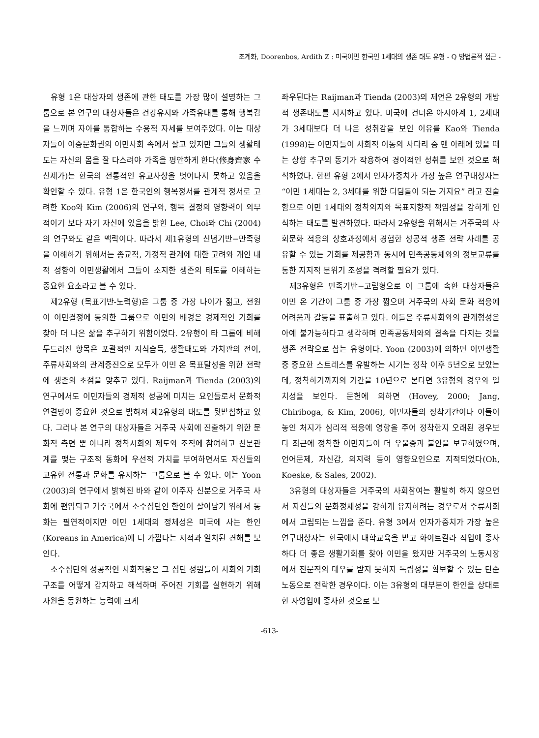조계화, Doorenbos, Ardith Z : 미국이민 한국인 1세대의 생존 태도 유형 - Q 방법론적 접근 -
유형 1은 대상자의 생존에 관한 태도를 가장 많이 설명하는 그룹으로 본 연구의 대상자들은 건강유지와 가족유대를 통해 행복감을 느끼며 자아를 통합하는 수용적 자세를 보여주었다. 이는 대상자들이 이중문화권의 이민사회 속에서 살고 있지만 그들의 생활태도는 자신의 몸을 잘 다스려야 가족을 평안하게 한다(修身齊家 수신제가)는 한국의 전통적인 유교사상을 벗어나지 못하고 있음을 확인할 수 있다. 유형 1은 한국인의 행복정서를 관계적 정서로 고려한 Koo와 Kim (2006)의 연구와, 행복 결정의 영향력이 외부적이기 보다 자기 자신에 있음을 밝힌 Lee, Choi와 Chi (2004)의 연구와도 같은 맥락이다. 따라서 제1유형의 신념기반−만족형을 이해하기 위해서는 종교적, 가정적 관계에 대한 고려와 개인 내적 성향이 이민생활에서 그들이 소지한 생존의 태도를 이해하는 중요한 요소라고 볼 수 있다.
제2유형 (목표기반-노력형)은 그룹 중 가장 나이가 젊고, 전원이 이민결정에 동의한 그룹으로 이민의 배경은 경제적인 기회를 찾아 더 나은 삶을 추구하기 위함이었다. 2유형이 타 그룹에 비해 두드러진 항목은 포괄적인 지식습득, 생활태도와 가치관의 전이, 주류사회와의 관계증진으로 모두가 이민 온 목표달성을 위한 전략에 생존의 초점을 맞추고 있다. Raijman과 Tienda (2003)의 연구에서도 이민자들의 경제적 성공에 미치는 요인들로서 문화적 연결망이 중요한 것으로 밝혀져 제2유형의 태도를 뒷받침하고 있다. 그러나 본 연구의 대상자들은 거주국 사회에 진출하기 위한 문화적 측면 뿐 아니라 정착시회의 제도와 조직에 참여하고 친분관계를 맺는 구조적 동화에 우선적 가치를 부여하면서도 자신들의 고유한 전통과 문화를 유지하는 그룹으로 볼 수 있다. 이는 Yoon (2003)의 연구에서 밝혀진 바와 같이 이주자 신분으로 거주국 사회에 편입되고 거주국에서 소수집단인 한인이 살아남기 위해서 동화는 필연적이지만 이민 1세대의 정체성은 미국에 사는 한인(Koreans in America)에 더 가깝다는 지적과 일치된 견해를 보인다.
소수집단의 성공적인 사회적응은 그 집단 성원들이 사회의 기회구조를 어떻게 감지하고 해석하며 주어진 기회를 실현하기 위해 자원을 동원하는 능력에 크게
좌우된다는 Raijman과 Tienda (2003)의 제언은 2유형의 개방적 생존태도를 지지하고 있다. 미국에 건너온 아시아계 1, 2세대가 3세대보다 더 나은 성취감을 보인 이유를 Kao와 Tienda (1998)는 이민자들이 사회적 이동의 사다리 중 맨 아래에 있을 때는 상향 추구의 동기가 작용하여 경이적인 성취를 보인 것으로 해석하였다. 한편 유형 2에서 인자가중치가 가장 높은 연구대상자는 “이민 1세대는 2, 3세대를 위한 디딤돌이 되는 거지요” 라고 진술함으로 이민 1세대의 정착의지와 목표지향적 책임성을 강하게 인식하는 태도를 발견하였다. 따라서 2유형을 위해서는 거주국의 사회문화 적응의 상호과정에서 경험한 성공적 생존 전략 사례를 공유할 수 있는 기회를 제공함과 동시에 민족공동체와의 정보교류를 통한 지지적 분위기 조성을 격려할 필요가 있다.
제3유형은 민족기반−고립형으로 이 그룹에 속한 대상자들은 이민 온 기간이 그룹 중 가장 짧으며 거주국의 사회 문화 적응에 어려움과 갈등을 표출하고 있다. 이들은 주류사회와의 관계형성은 아예 불가능하다고 생각하며 민족공동체와의 결속을 다지는 것을 생존 전략으로 삼는 유형이다. Yoon (2003)에 의하면 이민생활 중 중요한 스트레스를 유발하는 시기는 정착 이후 5년으로 보았는데, 정착하기까지의 기간을 10년으로 본다면 3유형의 경우와 일치성을 보인다. 문헌에 의하면 (Hovey, 2000; Jang, Chiriboga, & Kim, 2006), 이민자들의 정착기간이나 이들이 놓인 처지가 심리적 적응에 영향을 주어 정착한지 오래된 경우보다 최근에 정착한 이민자들이 더 우울증과 불안을 보고하였으며, 언어문제, 자신감, 의지력 등이 영향요인으로 지적되었다(Oh, Koeske, & Sales, 2002).
3유형의 대상자들은 거주국의 사회참여는 활발히 하지 않으면서 자신들의 문화정체성을 강하게 유지하려는 경우로서 주류사회에서 고립되는 느낌을 준다. 유형 3에서 인자가중치가 가장 높은 연구대상자는 한국에서 대학교육을 받고 화이트칼라 직업에 종사하다 더 좋은 생활기회를 찾아 이민을 왔지만 거주국의 노동시장에서 전문직의 대우를 받지 못하자 독립성을 확보할 수 있는 단순노동으로 전락한 경우이다. 이는 3유형의 대부분이 한인을 상대로 한 자영업에 종사한 것으로 보
-613-